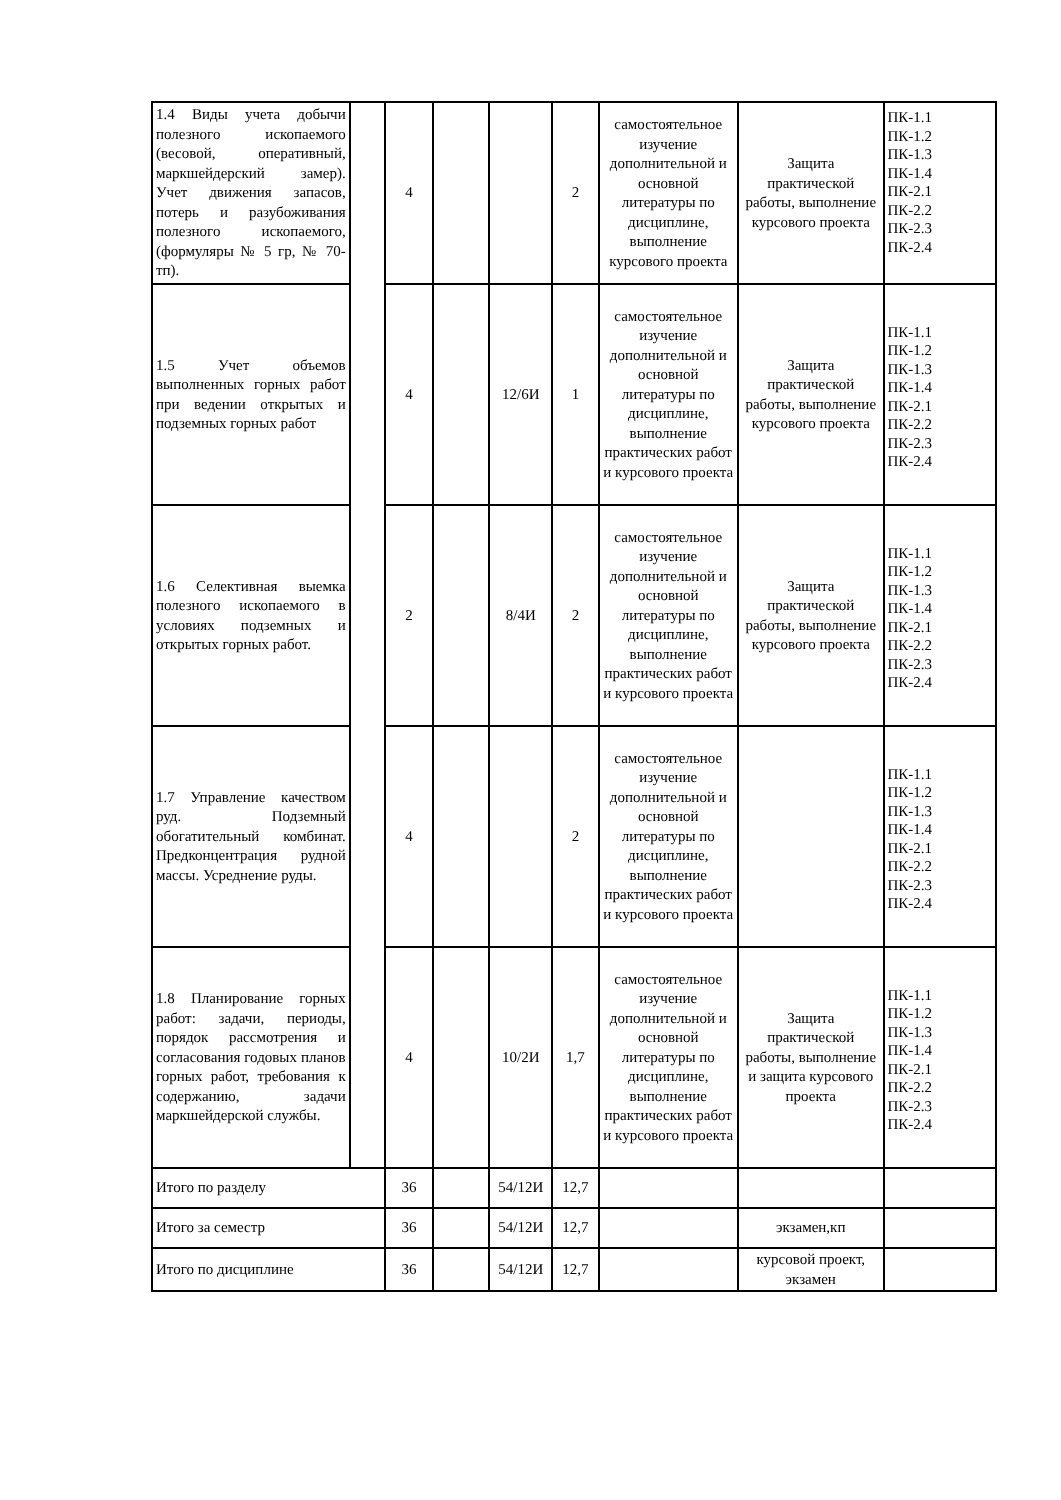| 1.4 Виды учета добычи полезного ископаемого (весовой, оперативный, маркшейдерский замер). Учет движения запасов, потерь и разубоживания полезного ископаемого, (формуляры № 5 гр, № 70-тп). | | 4 | | | 2 | самостоятельное изучение дополнительной и основной литературы по дисциплине, выполнение курсового проекта | Защита практической работы, выполнение курсового проекта | ПК-1.1 ПК-1.2 ПК-1.3 ПК-1.4 ПК-2.1 ПК-2.2 ПК-2.3 ПК-2.4 |
| 1.5 Учет объемов выполненных горных работ при ведении открытых и подземных горных работ | | 4 | | 12/6И | 1 | самостоятельное изучение дополнительной и основной литературы по дисциплине, выполнение практических работ и курсового проекта | Защита практической работы, выполнение курсового проекта | ПК-1.1 ПК-1.2 ПК-1.3 ПК-1.4 ПК-2.1 ПК-2.2 ПК-2.3 ПК-2.4 |
| 1.6 Селективная выемка полезного ископаемого в условиях подземных и открытых горных работ. | | 2 | | 8/4И | 2 | самостоятельное изучение дополнительной и основной литературы по дисциплине, выполнение практических работ и курсового проекта | Защита практической работы, выполнение курсового проекта | ПК-1.1 ПК-1.2 ПК-1.3 ПК-1.4 ПК-2.1 ПК-2.2 ПК-2.3 ПК-2.4 |
| 1.7 Управление качеством руд. Подземный обогатительный комбинат. Предконцентрация рудной массы. Усреднение руды. | | 4 | | | 2 | самостоятельное изучение дополнительной и основной литературы по дисциплине, выполнение практических работ и курсового проекта | | ПК-1.1 ПК-1.2 ПК-1.3 ПК-1.4 ПК-2.1 ПК-2.2 ПК-2.3 ПК-2.4 |
| 1.8 Планирование горных работ: задачи, периоды, порядок рассмотрения и согласования годовых планов горных работ, требования к содержанию, задачи маркшейдерской службы. | | 4 | | 10/2И | 1,7 | самостоятельное изучение дополнительной и основной литературы по дисциплине, выполнение практических работ и курсового проекта | Защита практической работы, выполнение и защита курсового проекта | ПК-1.1 ПК-1.2 ПК-1.3 ПК-1.4 ПК-2.1 ПК-2.2 ПК-2.3 ПК-2.4 |
| Итого по разделу | | 36 | | 54/12И | 12,7 | | | |
| Итого за семестр | | 36 | | 54/12И | 12,7 | | экзамен,кп | |
| Итого по дисциплине | | 36 | | 54/12И | 12,7 | | курсовой проект, экзамен | |